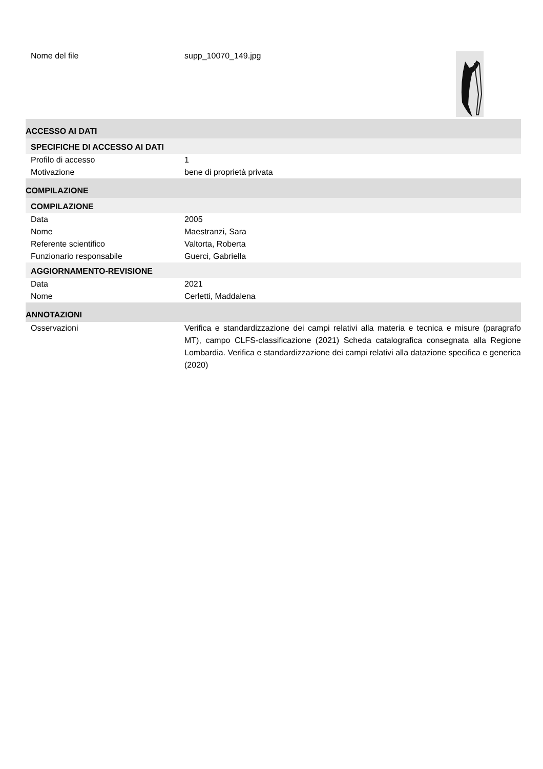Nome del file supp_10070_149.jpg
ACCESSO AI DATI
SPECIFICHE DI ACCESSO AI DATI
Profilo di accesso 1
Motivazione bene di proprietà privata
COMPILAZIONE
COMPILAZIONE
Data 2005
Nome Maestranzi, Sara
Referente scientifico Valtorta, Roberta
Funzionario responsabile Guerci, Gabriella
AGGIORNAMENTO-REVISIONE
Data 2021
Nome Cerletti, Maddalena
ANNOTAZIONI
Osservazioni Verifica e standardizzazione dei campi relativi alla materia e tecnica e misure (paragrafo MT), campo CLFS-classificazione (2021) Scheda catalografica consegnata alla Regione Lombardia. Verifica e standardizzazione dei campi relativi alla datazione specifica e generica (2020)